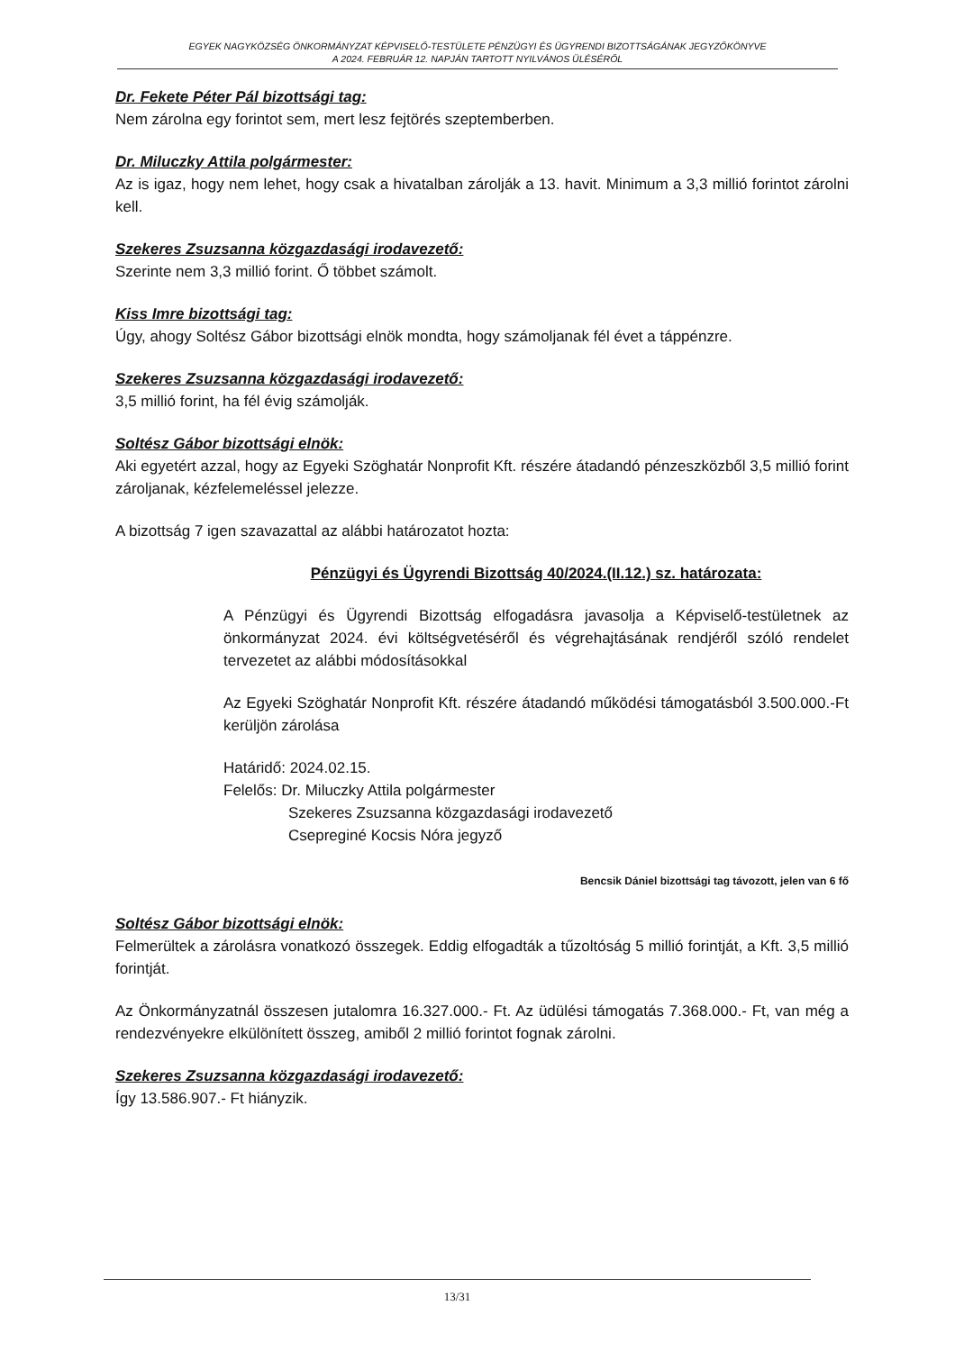EGYEK NAGYKÖZSÉG ÖNKORMÁNYZAT KÉPVISELŐ-TESTÜLETE PÉNZÜGYI ÉS ÜGYRENDI BIZOTTSÁGÁNAK JEGYZŐKÖNYVE
A 2024. FEBRUÁR 12. NAPJÁN TARTOTT NYILVÁNOS ÜLÉSÉRŐL
Dr. Fekete Péter Pál bizottsági tag:
Nem zárolna egy forintot sem, mert lesz fejtörés szeptemberben.
Dr. Miluczky Attila polgármester:
Az is igaz, hogy nem lehet, hogy csak a hivatalban zárolják a 13. havit. Minimum a 3,3 millió forintot zárolni kell.
Szekeres Zsuzsanna közgazdasági irodavezető:
Szerinte nem 3,3 millió forint. Ő többet számolt.
Kiss Imre bizottsági tag:
Úgy, ahogy Soltész Gábor bizottsági elnök mondta, hogy számoljanak fél évet a táppénzre.
Szekeres Zsuzsanna közgazdasági irodavezető:
3,5 millió forint, ha fél évig számolják.
Soltész Gábor bizottsági elnök:
Aki egyetért azzal, hogy az Egyeki Szöghatár Nonprofit Kft. részére átadandó pénzeszközből 3,5 millió forint zároljanak, kézfelemeléssel jelezze.
A bizottság 7 igen szavazattal az alábbi határozatot hozta:
Pénzügyi és Ügyrendi Bizottság 40/2024.(II.12.) sz. határozata:
A Pénzügyi és Ügyrendi Bizottság elfogadásra javasolja a Képviselő-testületnek az önkormányzat 2024. évi költségvetéséről és végrehajtásának rendjéről szóló rendelet tervezetet az alábbi módosításokkal
Az Egyeki Szöghatár Nonprofit Kft. részére átadandó működési támogatásból 3.500.000.-Ft kerüljön zárolása
Határidő: 2024.02.15.
Felelős: Dr. Miluczky Attila polgármester
Szekeres Zsuzsanna közgazdasági irodavezető
Csepreginé Kocsis Nóra jegyző
Bencsik Dániel bizottsági tag távozott, jelen van 6 fő
Soltész Gábor bizottsági elnök:
Felmerültek a zárolásra vonatkozó összegek. Eddig elfogadták a tűzoltóság 5 millió forintját, a Kft. 3,5 millió forintját.
Az Önkormányzatnál összesen jutalomra 16.327.000.- Ft. Az üdülési támogatás 7.368.000.- Ft, van még a rendezvényekre elkülönített összeg, amiből 2 millió forintot fognak zárolni.
Szekeres Zsuzsanna közgazdasági irodavezető:
Így 13.586.907.- Ft hiányzik.
13/31